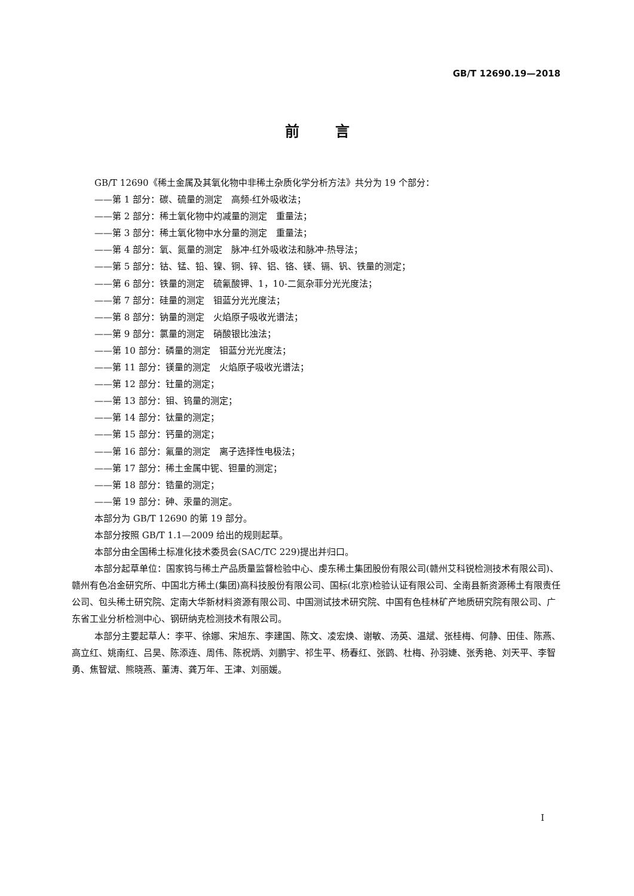GB/T 12690.19—2018
前言
GB/T 12690《稀土金属及其氧化物中非稀土杂质化学分析方法》共分为 19 个部分：
——第 1 部分：碳、硫量的测定　高频-红外吸收法；
——第 2 部分：稀土氧化物中灼减量的测定　重量法；
——第 3 部分：稀土氧化物中水分量的测定　重量法；
——第 4 部分：氧、氮量的测定　脉冲-红外吸收法和脉冲-热导法；
——第 5 部分：钴、锰、铅、镍、铜、锌、铝、铬、镁、镉、钒、铁量的测定；
——第 6 部分：铁量的测定　硫氰酸钾、1，10-二氮杂菲分光光度法；
——第 7 部分：硅量的测定　钼蓝分光光度法；
——第 8 部分：钠量的测定　火焰原子吸收光谱法；
——第 9 部分：氯量的测定　硝酸银比浊法；
——第 10 部分：磷量的测定　钼蓝分光光度法；
——第 11 部分：镁量的测定　火焰原子吸收光谱法；
——第 12 部分：钍量的测定；
——第 13 部分：钼、钨量的测定；
——第 14 部分：钛量的测定；
——第 15 部分：钙量的测定；
——第 16 部分：氟量的测定　离子选择性电极法；
——第 17 部分：稀土金属中铌、钽量的测定；
——第 18 部分：锆量的测定；
——第 19 部分：砷、汞量的测定。
本部分为 GB/T 12690 的第 19 部分。
本部分按照 GB/T 1.1—2009 给出的规则起草。
本部分由全国稀土标准化技术委员会(SAC/TC 229)提出并归口。
本部分起草单位：国家钨与稀土产品质量监督检验中心、虔东稀土集团股份有限公司(赣州艾科锐检测技术有限公司)、赣州有色冶金研究所、中国北方稀土(集团)高科技股份有限公司、国标(北京)检验认证有限公司、全南县新资源稀土有限责任公司、包头稀土研究院、定南大华新材料资源有限公司、中国测试技术研究院、中国有色桂林矿产地质研究院有限公司、广东省工业分析检测中心、钢研纳克检测技术有限公司。
本部分主要起草人：李平、徐娜、宋旭东、李建国、陈文、凌宏焕、谢敏、汤英、温斌、张桂梅、何静、田佳、陈燕、高立红、姚南红、吕昊、陈添连、周伟、陈祝炳、刘鹏宇、祁生平、杨春红、张鹍、杜梅、孙羽婕、张秀艳、刘天平、李智勇、焦智斌、熊晓燕、董涛、龚万年、王津、刘丽媛。
I